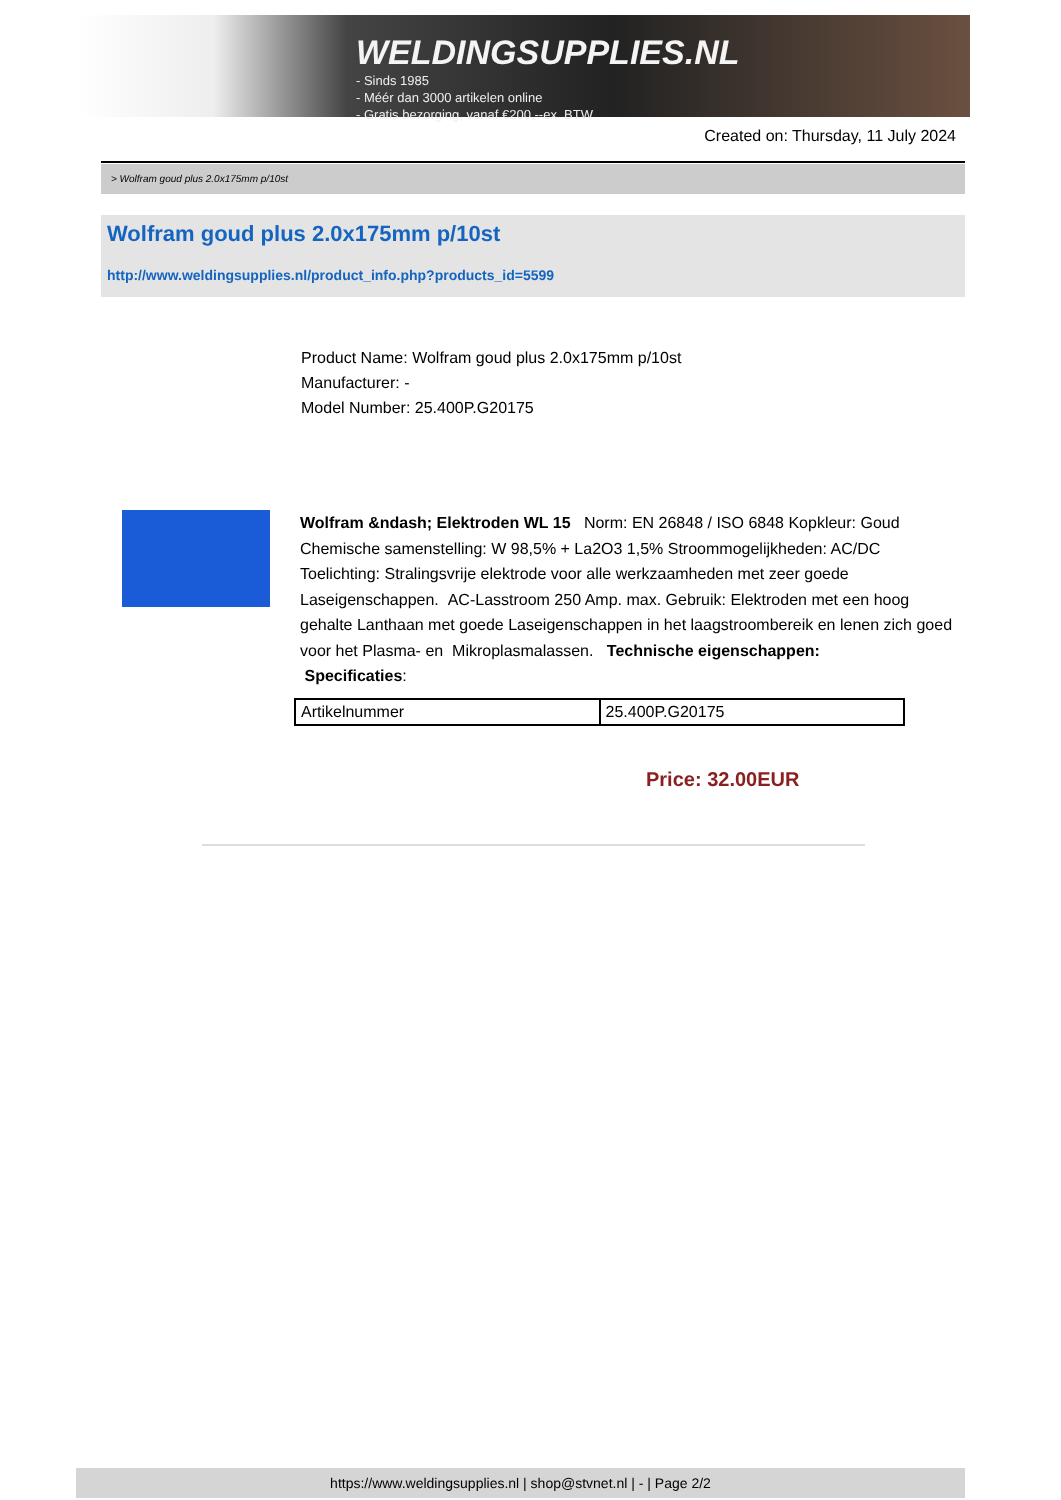WELDINGSUPPLIES.NL
- Sinds 1985
- Méér dan 3000 artikelen online
- Gratis bezorging, vanaf €200,--ex. BTW
Created on: Thursday, 11 July 2024
> Wolfram goud plus 2.0x175mm p/10st
Wolfram goud plus 2.0x175mm p/10st
http://www.weldingsupplies.nl/product_info.php?products_id=5599
Product Name: Wolfram goud plus 2.0x175mm p/10st
Manufacturer: -
Model Number: 25.400P.G20175
Wolfram &ndash; Elektroden WL 15 Norm: EN 26848 / ISO 6848 Kopkleur: Goud Chemische samenstelling: W 98,5% + La2O3 1,5% Stroommogelijkheden: AC/DC Toelichting: Stralingsvrije elektrode voor alle werkzaamheden met zeer goede Laseigenschappen. AC-Lasstroom 250 Amp. max. Gebruik: Elektroden met een hoog gehalte Lanthaan met goede Laseigenschappen in het laagstroombereik en lenen zich goed voor het Plasma- en Mikroplasmalassen. Technische eigenschappen:
Specificaties:
| Artikelnummer | 25.400P.G20175 |
Price: 32.00EUR
https://www.weldingsupplies.nl | shop@stvnet.nl | - | Page 2/2